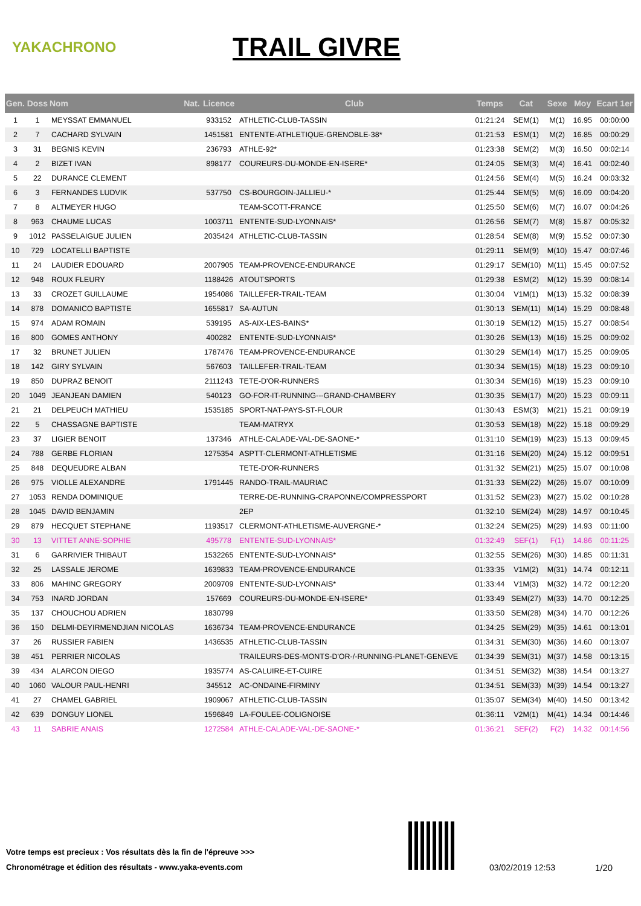YAKACHRONO
TRAIL GIVRE
| Gen. | Doss | Nom | Nat. | Licence | Club | Temps | Cat | Sexe | Moy | Ecart 1er |
| --- | --- | --- | --- | --- | --- | --- | --- | --- | --- | --- |
| 1 | 1 | MEYSSAT EMMANUEL | | 933152 | ATHLETIC-CLUB-TASSIN | 01:21:24 | SEM(1) | M(1) | 16.95 | 00:00:00 |
| 2 | 7 | CACHARD SYLVAIN | | 1451581 | ENTENTE-ATHLETIQUE-GRENOBLE-38* | 01:21:53 | ESM(1) | M(2) | 16.85 | 00:00:29 |
| 3 | 31 | BEGNIS KEVIN | | 236793 | ATHLE-92* | 01:23:38 | SEM(2) | M(3) | 16.50 | 00:02:14 |
| 4 | 2 | BIZET IVAN | | 898177 | COUREURS-DU-MONDE-EN-ISERE* | 01:24:05 | SEM(3) | M(4) | 16.41 | 00:02:40 |
| 5 | 22 | DURANCE CLEMENT | | | | 01:24:56 | SEM(4) | M(5) | 16.24 | 00:03:32 |
| 6 | 3 | FERNANDES LUDVIK | | 537750 | CS-BOURGOIN-JALLIEU-* | 01:25:44 | SEM(5) | M(6) | 16.09 | 00:04:20 |
| 7 | 8 | ALTMEYER HUGO | | | TEAM-SCOTT-FRANCE | 01:25:50 | SEM(6) | M(7) | 16.07 | 00:04:26 |
| 8 | 963 | CHAUME LUCAS | | 1003711 | ENTENTE-SUD-LYONNAIS* | 01:26:56 | SEM(7) | M(8) | 15.87 | 00:05:32 |
| 9 | 1012 | PASSELAIGUE JULIEN | | 2035424 | ATHLETIC-CLUB-TASSIN | 01:28:54 | SEM(8) | M(9) | 15.52 | 00:07:30 |
| 10 | 729 | LOCATELLI BAPTISTE | | | | 01:29:11 | SEM(9) | M(10) | 15.47 | 00:07:46 |
| 11 | 24 | LAUDIER EDOUARD | | 2007905 | TEAM-PROVENCE-ENDURANCE | 01:29:17 | SEM(10) | M(11) | 15.45 | 00:07:52 |
| 12 | 948 | ROUX FLEURY | | 1188426 | ATOUTSPORTS | 01:29:38 | ESM(2) | M(12) | 15.39 | 00:08:14 |
| 13 | 33 | CROZET GUILLAUME | | 1954086 | TAILLEFER-TRAIL-TEAM | 01:30:04 | V1M(1) | M(13) | 15.32 | 00:08:39 |
| 14 | 878 | DOMANICO BAPTISTE | | 1655817 | SA-AUTUN | 01:30:13 | SEM(11) | M(14) | 15.29 | 00:08:48 |
| 15 | 974 | ADAM ROMAIN | | 539195 | AS-AIX-LES-BAINS* | 01:30:19 | SEM(12) | M(15) | 15.27 | 00:08:54 |
| 16 | 800 | GOMES ANTHONY | | 400282 | ENTENTE-SUD-LYONNAIS* | 01:30:26 | SEM(13) | M(16) | 15.25 | 00:09:02 |
| 17 | 32 | BRUNET JULIEN | | 1787476 | TEAM-PROVENCE-ENDURANCE | 01:30:29 | SEM(14) | M(17) | 15.25 | 00:09:05 |
| 18 | 142 | GIRY SYLVAIN | | 567603 | TAILLEFER-TRAIL-TEAM | 01:30:34 | SEM(15) | M(18) | 15.23 | 00:09:10 |
| 19 | 850 | DUPRAZ BENOIT | | 2111243 | TETE-D'OR-RUNNERS | 01:30:34 | SEM(16) | M(19) | 15.23 | 00:09:10 |
| 20 | 1049 | JEANJEAN DAMIEN | | 540123 | GO-FOR-IT-RUNNING---GRAND-CHAMBERY | 01:30:35 | SEM(17) | M(20) | 15.23 | 00:09:11 |
| 21 | 21 | DELPEUCH MATHIEU | | 1535185 | SPORT-NAT-PAYS-ST-FLOUR | 01:30:43 | ESM(3) | M(21) | 15.21 | 00:09:19 |
| 22 | 5 | CHASSAGNE BAPTISTE | | | TEAM-MATRYX | 01:30:53 | SEM(18) | M(22) | 15.18 | 00:09:29 |
| 23 | 37 | LIGIER BENOIT | | 137346 | ATHLE-CALADE-VAL-DE-SAONE-* | 01:31:10 | SEM(19) | M(23) | 15.13 | 00:09:45 |
| 24 | 788 | GERBE FLORIAN | | 1275354 | ASPTT-CLERMONT-ATHLETISME | 01:31:16 | SEM(20) | M(24) | 15.12 | 00:09:51 |
| 25 | 848 | DEQUEUDRE ALBAN | | | TETE-D'OR-RUNNERS | 01:31:32 | SEM(21) | M(25) | 15.07 | 00:10:08 |
| 26 | 975 | VIOLLE ALEXANDRE | | 1791445 | RANDO-TRAIL-MAURIAC | 01:31:33 | SEM(22) | M(26) | 15.07 | 00:10:09 |
| 27 | 1053 | RENDA DOMINIQUE | | | TERRE-DE-RUNNING-CRAPONNE/COMPRESSPORT | 01:31:52 | SEM(23) | M(27) | 15.02 | 00:10:28 |
| 28 | 1045 | DAVID BENJAMIN | | | 2EP | 01:32:10 | SEM(24) | M(28) | 14.97 | 00:10:45 |
| 29 | 879 | HECQUET STEPHANE | | 1193517 | CLERMONT-ATHLETISME-AUVERGNE-* | 01:32:24 | SEM(25) | M(29) | 14.93 | 00:11:00 |
| 30 | 13 | VITTET ANNE-SOPHIE | | 495778 | ENTENTE-SUD-LYONNAIS* | 01:32:49 | SEF(1) | F(1) | 14.86 | 00:11:25 |
| 31 | 6 | GARRIVIER THIBAUT | | 1532265 | ENTENTE-SUD-LYONNAIS* | 01:32:55 | SEM(26) | M(30) | 14.85 | 00:11:31 |
| 32 | 25 | LASSALE JEROME | | 1639833 | TEAM-PROVENCE-ENDURANCE | 01:33:35 | V1M(2) | M(31) | 14.74 | 00:12:11 |
| 33 | 806 | MAHINC GREGORY | | 2009709 | ENTENTE-SUD-LYONNAIS* | 01:33:44 | V1M(3) | M(32) | 14.72 | 00:12:20 |
| 34 | 753 | INARD JORDAN | | 157669 | COUREURS-DU-MONDE-EN-ISERE* | 01:33:49 | SEM(27) | M(33) | 14.70 | 00:12:25 |
| 35 | 137 | CHOUCHOU ADRIEN | | 1830799 | | 01:33:50 | SEM(28) | M(34) | 14.70 | 00:12:26 |
| 36 | 150 | DELMI-DEYIRMENDJIAN NICOLAS | | 1636734 | TEAM-PROVENCE-ENDURANCE | 01:34:25 | SEM(29) | M(35) | 14.61 | 00:13:01 |
| 37 | 26 | RUSSIER FABIEN | | 1436535 | ATHLETIC-CLUB-TASSIN | 01:34:31 | SEM(30) | M(36) | 14.60 | 00:13:07 |
| 38 | 451 | PERRIER NICOLAS | | | TRAILEURS-DES-MONTS-D'OR-/-RUNNING-PLANET-GENEVE | 01:34:39 | SEM(31) | M(37) | 14.58 | 00:13:15 |
| 39 | 434 | ALARCON DIEGO | | 1935774 | AS-CALUIRE-ET-CUIRE | 01:34:51 | SEM(32) | M(38) | 14.54 | 00:13:27 |
| 40 | 1060 | VALOUR PAUL-HENRI | | 345512 | AC-ONDAINE-FIRMINY | 01:34:51 | SEM(33) | M(39) | 14.54 | 00:13:27 |
| 41 | 27 | CHAMEL GABRIEL | | 1909067 | ATHLETIC-CLUB-TASSIN | 01:35:07 | SEM(34) | M(40) | 14.50 | 00:13:42 |
| 42 | 639 | DONGUY LIONEL | | 1596849 | LA-FOULEE-COLIGNOISE | 01:36:11 | V2M(1) | M(41) | 14.34 | 00:14:46 |
| 43 | 11 | SABRIE ANAIS | | 1272584 | ATHLE-CALADE-VAL-DE-SAONE-* | 01:36:21 | SEF(2) | F(2) | 14.32 | 00:14:56 |
Votre temps est precieux : Vos résultats dès la fin de l'épreuve >>>
Chronométrage et édition des résultats - www.yaka-events.com
03/02/2019 12:53 1/20